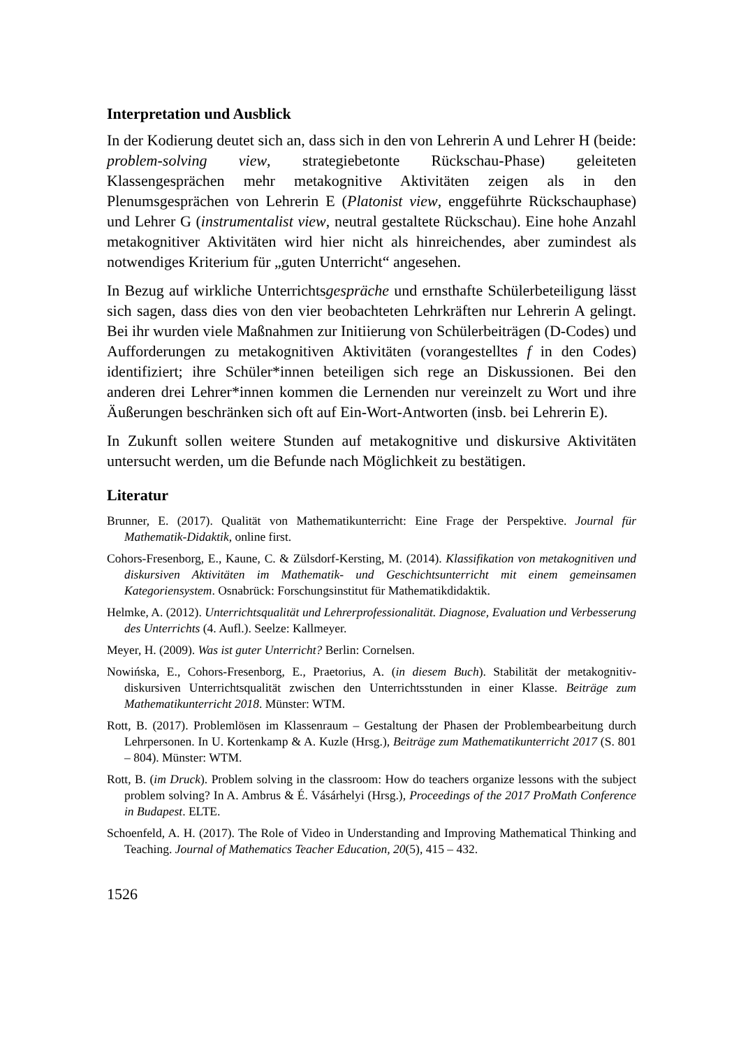Interpretation und Ausblick
In der Kodierung deutet sich an, dass sich in den von Lehrerin A und Lehrer H (beide: problem-solving view, strategiebetonte Rückschau-Phase) geleiteten Klassengesprächen mehr metakognitive Aktivitäten zeigen als in den Plenumsgesprächen von Lehrerin E (Platonist view, enggeführte Rückschauphase) und Lehrer G (instrumentalist view, neutral gestaltete Rückschau). Eine hohe Anzahl metakognitiver Aktivitäten wird hier nicht als hinreichendes, aber zumindest als notwendiges Kriterium für „guten Unterricht“ angesehen.
In Bezug auf wirkliche Unterrichtsgespräche und ernsthafte Schülerbeteiligung lässt sich sagen, dass dies von den vier beobachteten Lehrkräften nur Lehrerin A gelingt. Bei ihr wurden viele Maßnahmen zur Initiierung von Schülerbeiträgen (D-Codes) und Aufforderungen zu metakognitiven Aktivitäten (vorangestelltes f in den Codes) identifiziert; ihre Schüler*innen beteiligen sich rege an Diskussionen. Bei den anderen drei Lehrer*innen kommen die Lernenden nur vereinzelt zu Wort und ihre Äußerungen beschränken sich oft auf Ein-Wort-Antworten (insb. bei Lehrerin E).
In Zukunft sollen weitere Stunden auf metakognitive und diskursive Aktivitäten untersucht werden, um die Befunde nach Möglichkeit zu bestätigen.
Literatur
Brunner, E. (2017). Qualität von Mathematikunterricht: Eine Frage der Perspektive. Journal für Mathematik-Didaktik, online first.
Cohors-Fresenborg, E., Kaune, C. & Zülsdorf-Kersting, M. (2014). Klassifikation von metakognitiven und diskursiven Aktivitäten im Mathematik- und Geschichtsunterricht mit einem gemeinsamen Kategoriensystem. Osnabrück: Forschungsinstitut für Mathematikdidaktik.
Helmke, A. (2012). Unterrichtsqualität und Lehrerprofessionalität. Diagnose, Evaluation und Verbesserung des Unterrichts (4. Aufl.). Seelze: Kallmeyer.
Meyer, H. (2009). Was ist guter Unterricht? Berlin: Cornelsen.
Nowińska, E., Cohors-Fresenborg, E., Praetorius, A. (in diesem Buch). Stabilität der metakognitiv-diskursiven Unterrichtsqualität zwischen den Unterrichtsstunden in einer Klasse. Beiträge zum Mathematikunterricht 2018. Münster: WTM.
Rott, B. (2017). Problemlösen im Klassenraum – Gestaltung der Phasen der Problembearbeitung durch Lehrpersonen. In U. Kortenkamp & A. Kuzle (Hrsg.), Beiträge zum Mathematikunterricht 2017 (S. 801 – 804). Münster: WTM.
Rott, B. (im Druck). Problem solving in the classroom: How do teachers organize lessons with the subject problem solving? In A. Ambrus & É. Vásárhelyi (Hrsg.), Proceedings of the 2017 ProMath Conference in Budapest. ELTE.
Schoenfeld, A. H. (2017). The Role of Video in Understanding and Improving Mathematical Thinking and Teaching. Journal of Mathematics Teacher Education, 20(5), 415 – 432.
1526